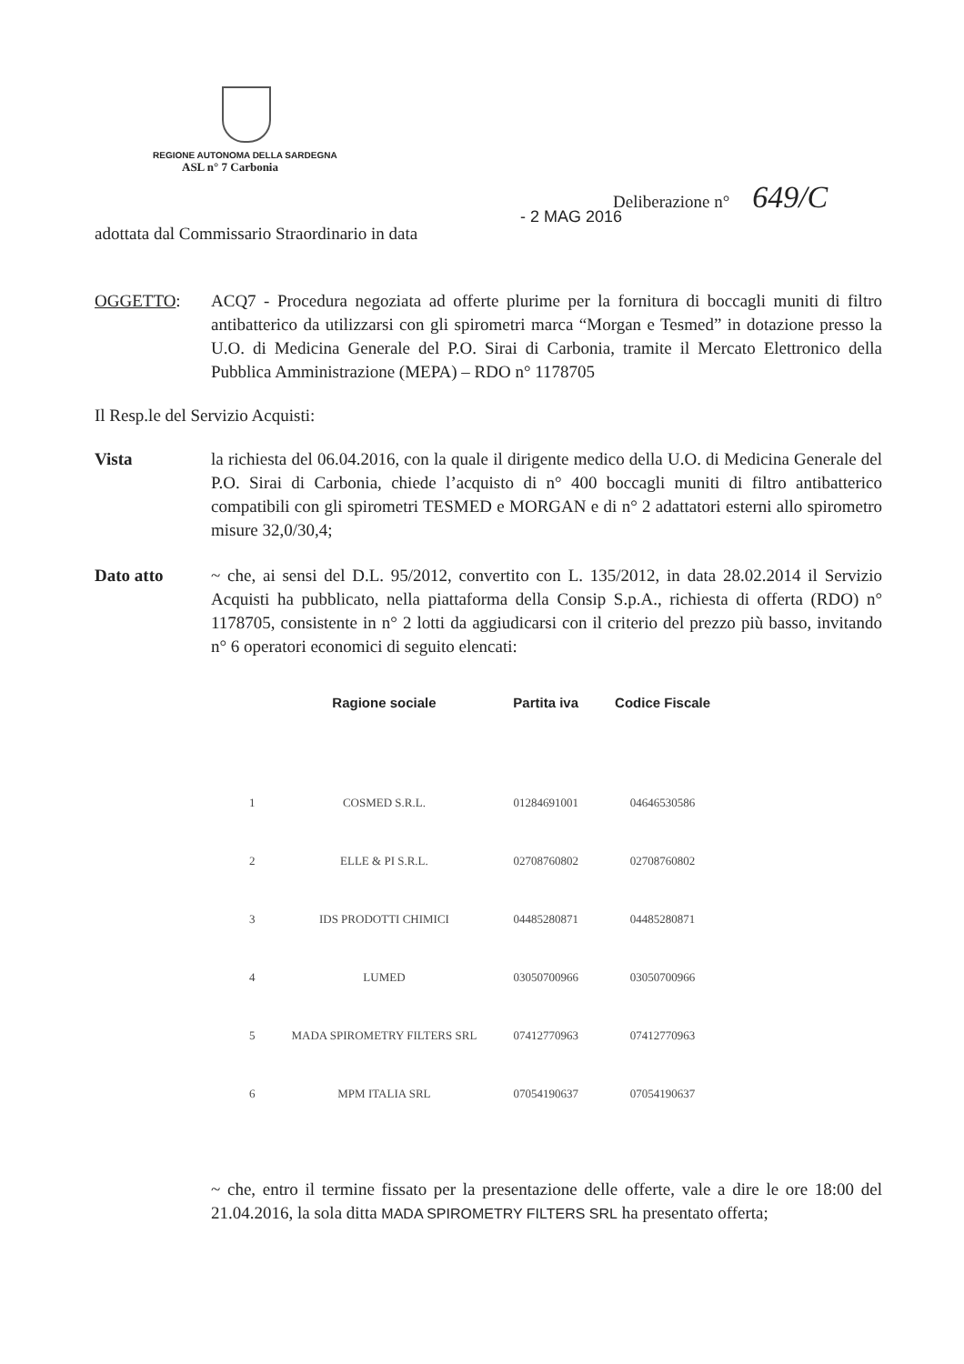REGIONE AUTONOMA DELLA SARDEGNA
ASL n° 7 Carbonia
Deliberazione n° 649/C
adottata dal Commissario Straordinario in data - 2 MAG 2016
OGGETTO: ACQ7 - Procedura negoziata ad offerte plurime per la fornitura di boccagli muniti di filtro antibatterico da utilizzarsi con gli spirometri marca “Morgan e Tesmed” in dotazione presso la U.O. di Medicina Generale del P.O. Sirai di Carbonia, tramite il Mercato Elettronico della Pubblica Amministrazione (MEPA) – RDO n° 1178705
Il Resp.le del Servizio Acquisti:
Vista la richiesta del 06.04.2016, con la quale il dirigente medico della U.O. di Medicina Generale del P.O. Sirai di Carbonia, chiede l’acquisto di n° 400 boccagli muniti di filtro antibatterico compatibili con gli spirometri TESMED e MORGAN e di n° 2 adattatori esterni allo spirometro misure 32,0/30,4;
Dato atto ~ che, ai sensi del D.L. 95/2012, convertito con L. 135/2012, in data 28.02.2014 il Servizio Acquisti ha pubblicato, nella piattaforma della Consip S.p.A., richiesta di offerta (RDO) n° 1178705, consistente in n° 2 lotti da aggiudicarsi con il criterio del prezzo più basso, invitando n° 6 operatori economici di seguito elencati:
| | Ragione sociale | Partita iva | Codice Fiscale |
| --- | --- | --- | --- |
| 1 | COSMED S.R.L. | 01284691001 | 04646530586 |
| 2 | ELLE & PI S.R.L. | 02708760802 | 02708760802 |
| 3 | IDS PRODOTTI CHIMICI | 04485280871 | 04485280871 |
| 4 | LUMED | 03050700966 | 03050700966 |
| 5 | MADA SPIROMETRY FILTERS SRL | 07412770963 | 07412770963 |
| 6 | MPM ITALIA SRL | 07054190637 | 07054190637 |
~ che, entro il termine fissato per la presentazione delle offerte, vale a dire le ore 18:00 del 21.04.2016, la sola ditta MADA SPIROMETRY FILTERS SRL ha presentato offerta;